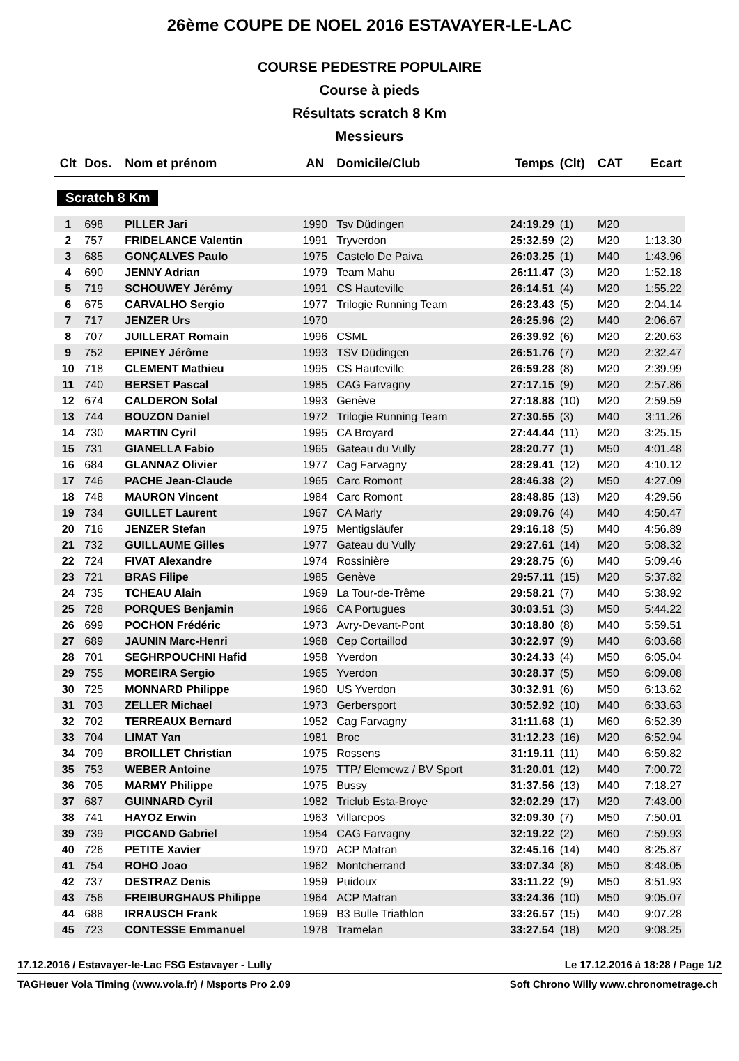26ème COUPE DE NOEL 2016 ESTAVAYER-LE-LAC
COURSE PEDESTRE POPULAIRE
Course à pieds
Résultats scratch 8 Km
Messieurs
| Clt | Dos. | Nom et prénom | AN | Domicile/Club | Temps | (Clt) | CAT | Ecart |
| --- | --- | --- | --- | --- | --- | --- | --- | --- |
| Scratch 8 Km | | | | | | | | |
| 1 | 698 | PILLER Jari | 1990 | Tsv Düdingen | 24:19.29 | (1) | M20 | |
| 2 | 757 | FRIDELANCE Valentin | 1991 | Tryverdon | 25:32.59 | (2) | M20 | 1:13.30 |
| 3 | 685 | GONÇALVES Paulo | 1975 | Castelo De Paiva | 26:03.25 | (1) | M40 | 1:43.96 |
| 4 | 690 | JENNY Adrian | 1979 | Team Mahu | 26:11.47 | (3) | M20 | 1:52.18 |
| 5 | 719 | SCHOUWEY Jérémy | 1991 | CS Hauteville | 26:14.51 | (4) | M20 | 1:55.22 |
| 6 | 675 | CARVALHO Sergio | 1977 | Trilogie Running Team | 26:23.43 | (5) | M20 | 2:04.14 |
| 7 | 717 | JENZER Urs | 1970 | | 26:25.96 | (2) | M40 | 2:06.67 |
| 8 | 707 | JUILLERAT Romain | 1996 | CSML | 26:39.92 | (6) | M20 | 2:20.63 |
| 9 | 752 | EPINEY Jérôme | 1993 | TSV Düdingen | 26:51.76 | (7) | M20 | 2:32.47 |
| 10 | 718 | CLEMENT Mathieu | 1995 | CS Hauteville | 26:59.28 | (8) | M20 | 2:39.99 |
| 11 | 740 | BERSET Pascal | 1985 | CAG Farvagny | 27:17.15 | (9) | M20 | 2:57.86 |
| 12 | 674 | CALDERON Solal | 1993 | Genève | 27:18.88 | (10) | M20 | 2:59.59 |
| 13 | 744 | BOUZON Daniel | 1972 | Trilogie Running Team | 27:30.55 | (3) | M40 | 3:11.26 |
| 14 | 730 | MARTIN Cyril | 1995 | CA Broyard | 27:44.44 | (11) | M20 | 3:25.15 |
| 15 | 731 | GIANELLA Fabio | 1965 | Gateau du Vully | 28:20.77 | (1) | M50 | 4:01.48 |
| 16 | 684 | GLANNAZ Olivier | 1977 | Cag Farvagny | 28:29.41 | (12) | M20 | 4:10.12 |
| 17 | 746 | PACHE Jean-Claude | 1965 | Carc Romont | 28:46.38 | (2) | M50 | 4:27.09 |
| 18 | 748 | MAURON Vincent | 1984 | Carc Romont | 28:48.85 | (13) | M20 | 4:29.56 |
| 19 | 734 | GUILLET Laurent | 1967 | CA Marly | 29:09.76 | (4) | M40 | 4:50.47 |
| 20 | 716 | JENZER Stefan | 1975 | Mentigsläufer | 29:16.18 | (5) | M40 | 4:56.89 |
| 21 | 732 | GUILLAUME Gilles | 1977 | Gateau du Vully | 29:27.61 | (14) | M20 | 5:08.32 |
| 22 | 724 | FIVAT Alexandre | 1974 | Rossinière | 29:28.75 | (6) | M40 | 5:09.46 |
| 23 | 721 | BRAS Filipe | 1985 | Genève | 29:57.11 | (15) | M20 | 5:37.82 |
| 24 | 735 | TCHEAU Alain | 1969 | La Tour-de-Trême | 29:58.21 | (7) | M40 | 5:38.92 |
| 25 | 728 | PORQUES Benjamin | 1966 | CA Portugues | 30:03.51 | (3) | M50 | 5:44.22 |
| 26 | 699 | POCHON Frédéric | 1973 | Avry-Devant-Pont | 30:18.80 | (8) | M40 | 5:59.51 |
| 27 | 689 | JAUNIN Marc-Henri | 1968 | Cep Cortaillod | 30:22.97 | (9) | M40 | 6:03.68 |
| 28 | 701 | SEGHRPOUCHNI Hafid | 1958 | Yverdon | 30:24.33 | (4) | M50 | 6:05.04 |
| 29 | 755 | MOREIRA Sergio | 1965 | Yverdon | 30:28.37 | (5) | M50 | 6:09.08 |
| 30 | 725 | MONNARD Philippe | 1960 | US Yverdon | 30:32.91 | (6) | M50 | 6:13.62 |
| 31 | 703 | ZELLER Michael | 1973 | Gerbersport | 30:52.92 | (10) | M40 | 6:33.63 |
| 32 | 702 | TERREAUX Bernard | 1952 | Cag Farvagny | 31:11.68 | (1) | M60 | 6:52.39 |
| 33 | 704 | LIMAT Yan | 1981 | Broc | 31:12.23 | (16) | M20 | 6:52.94 |
| 34 | 709 | BROILLET Christian | 1975 | Rossens | 31:19.11 | (11) | M40 | 6:59.82 |
| 35 | 753 | WEBER Antoine | 1975 | TTP/ Elemewz / BV Sport | 31:20.01 | (12) | M40 | 7:00.72 |
| 36 | 705 | MARMY Philippe | 1975 | Bussy | 31:37.56 | (13) | M40 | 7:18.27 |
| 37 | 687 | GUINNARD Cyril | 1982 | Triclub Esta-Broye | 32:02.29 | (17) | M20 | 7:43.00 |
| 38 | 741 | HAYOZ Erwin | 1963 | Villarepos | 32:09.30 | (7) | M50 | 7:50.01 |
| 39 | 739 | PICCAND Gabriel | 1954 | CAG Farvagny | 32:19.22 | (2) | M60 | 7:59.93 |
| 40 | 726 | PETITE Xavier | 1970 | ACP Matran | 32:45.16 | (14) | M40 | 8:25.87 |
| 41 | 754 | ROHO Joao | 1962 | Montcherrand | 33:07.34 | (8) | M50 | 8:48.05 |
| 42 | 737 | DESTRAZ Denis | 1959 | Puidoux | 33:11.22 | (9) | M50 | 8:51.93 |
| 43 | 756 | FREIBURGHAUS Philippe | 1964 | ACP Matran | 33:24.36 | (10) | M50 | 9:05.07 |
| 44 | 688 | IRRAUSCH Frank | 1969 | B3 Bulle Triathlon | 33:26.57 | (15) | M40 | 9:07.28 |
| 45 | 723 | CONTESSE Emmanuel | 1978 | Tramelan | 33:27.54 | (18) | M20 | 9:08.25 |
17.12.2016 / Estavayer-le-Lac FSG Estavayer - Lully Le 17.12.2016 à 18:28 / Page 1/2
TAGHeuer Vola Timing (www.vola.fr) / Msports Pro 2.09 Soft Chrono Willy www.chronometrage.ch